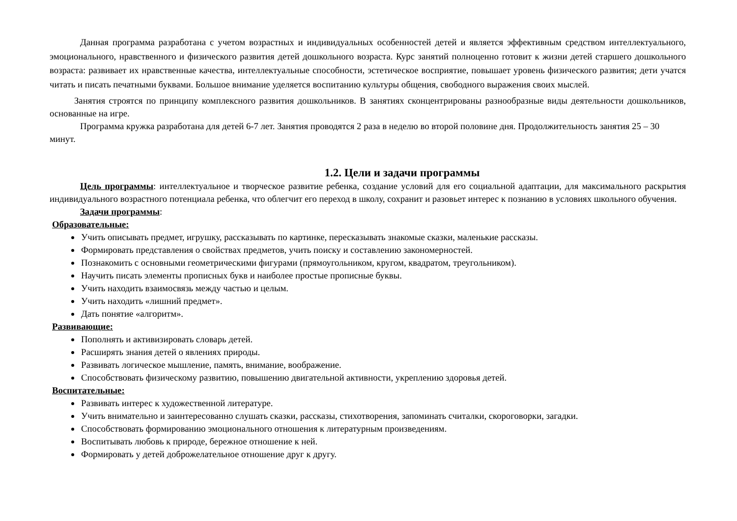Данная программа разработана с учетом возрастных и индивидуальных особенностей детей и является эффективным средством интеллектуального, эмоционального, нравственного и физического развития детей дошкольного возраста. Курс занятий полноценно готовит к жизни детей старшего дошкольного возраста: развивает их нравственные качества, интеллектуальные способности, эстетическое восприятие, повышает уровень физического развития; дети учатся читать и писать печатными буквами. Большое внимание уделяется воспитанию культуры общения, свободного выражения своих мыслей.
Занятия строятся по принципу комплексного развития дошкольников. В занятиях сконцентрированы разнообразные виды деятельности дошкольников, основанные на игре.
Программа кружка разработана для детей 6-7 лет. Занятия проводятся 2 раза в неделю во второй половине дня. Продолжительность занятия 25 – 30 минут.
1.2. Цели и задачи программы
Цель программы: интеллектуальное и творческое развитие ребенка, создание условий для его социальной адаптации, для максимального раскрытия индивидуального возрастного потенциала ребенка, что облегчит его переход в школу, сохранит и разовьет интерес к познанию в условиях школьного обучения.
Задачи программы:
Образовательные:
Учить описывать предмет, игрушку, рассказывать по картинке, пересказывать знакомые сказки, маленькие рассказы.
Формировать представления о свойствах предметов, учить поиску и составлению закономерностей.
Познакомить с основными геометрическими фигурами (прямоугольником, кругом, квадратом, треугольником).
Научить писать элементы прописных букв и наиболее простые прописные буквы.
Учить находить взаимосвязь между частью и целым.
Учить находить «лишний предмет».
Дать понятие «алгоритм».
Развивающие:
Пополнять и активизировать словарь детей.
Расширять знания детей о явлениях природы.
Развивать логическое мышление, память, внимание, воображение.
Способствовать физическому развитию, повышению двигательной активности, укреплению здоровья детей.
Воспитательные:
Развивать интерес к художественной литературе.
Учить внимательно и заинтересованно слушать сказки, рассказы, стихотворения, запоминать считалки, скороговорки, загадки.
Способствовать формированию эмоционального отношения к литературным произведениям.
Воспитывать любовь к природе, бережное отношение к ней.
Формировать у детей доброжелательное отношение друг к другу.